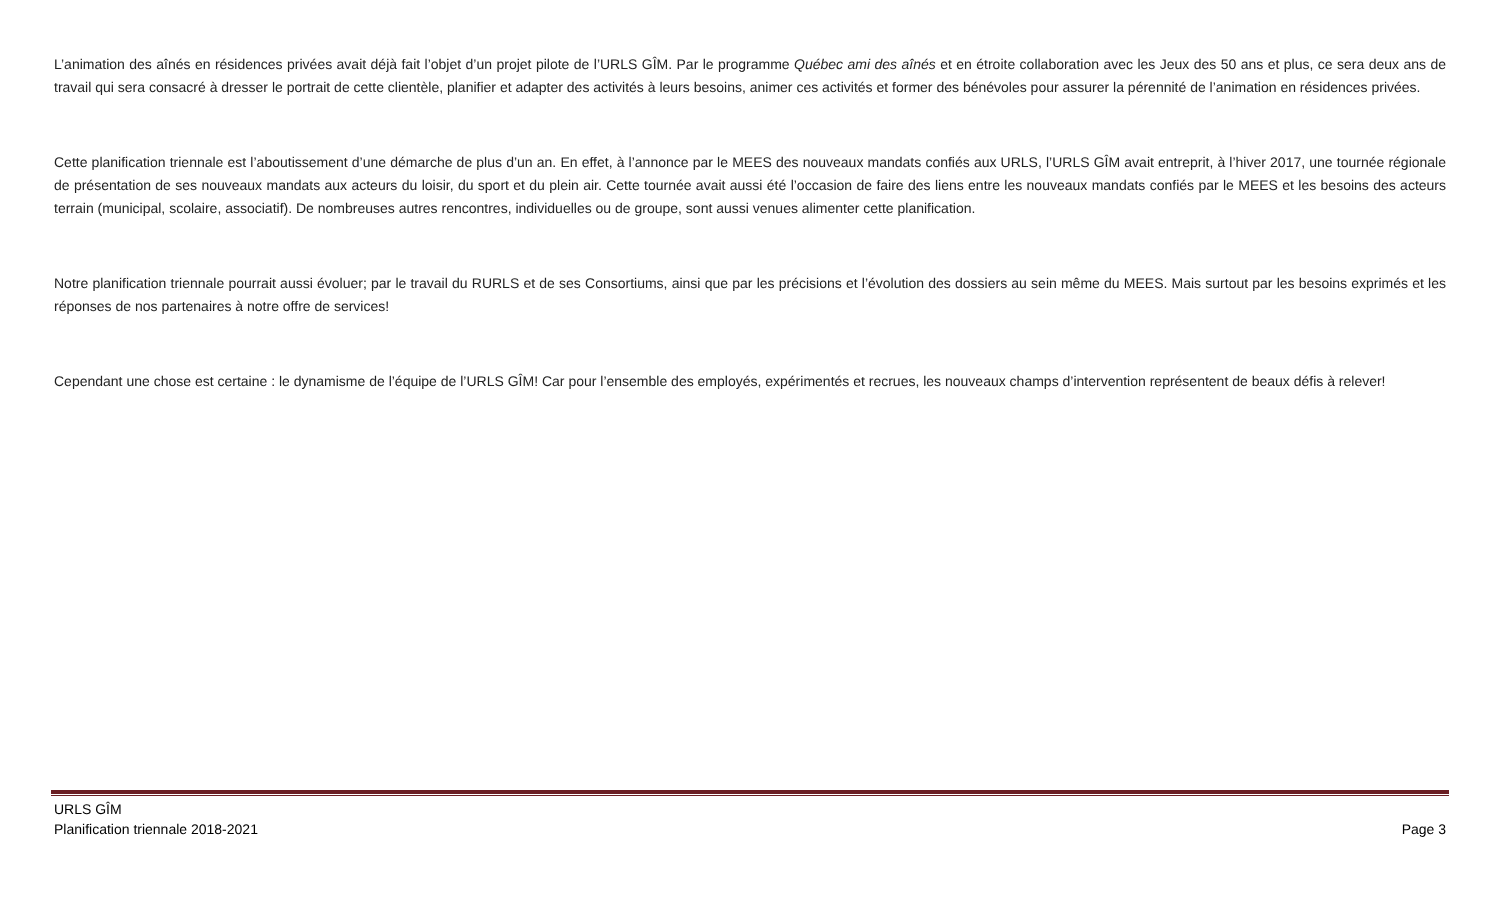L’animation des aînés en résidences privées avait déjà fait l’objet d’un projet pilote de l’URLS GÎM. Par le programme Québec ami des aînés et en étroite collaboration avec les Jeux des 50 ans et plus, ce sera deux ans de travail qui sera consacré à dresser le portrait de cette clientèle, planifier et adapter des activités à leurs besoins, animer ces activités et former des bénévoles pour assurer la pérennité de l’animation en résidences privées.
Cette planification triennale est l’aboutissement d’une démarche de plus d’un an. En effet, à l’annonce par le MEES des nouveaux mandats confiés aux URLS, l’URLS GÎM avait entreprit, à l’hiver 2017, une tournée régionale de présentation de ses nouveaux mandats aux acteurs du loisir, du sport et du plein air. Cette tournée avait aussi été l’occasion de faire des liens entre les nouveaux mandats confiés par le MEES et les besoins des acteurs terrain (municipal, scolaire, associatif). De nombreuses autres rencontres, individuelles ou de groupe, sont aussi venues alimenter cette planification.
Notre planification triennale pourrait aussi évoluer; par le travail du RURLS et de ses Consortiums, ainsi que par les précisions et l’évolution des dossiers au sein même du MEES. Mais surtout par les besoins exprimés et les réponses de nos partenaires à notre offre de services!
Cependant une chose est certaine : le dynamisme de l’équipe de l’URLS GÎM! Car pour l’ensemble des employés, expérimentés et recrues, les nouveaux champs d’intervention représentent de beaux défis à relever!
URLS GÎM
Planification triennale 2018-2021 Page 3